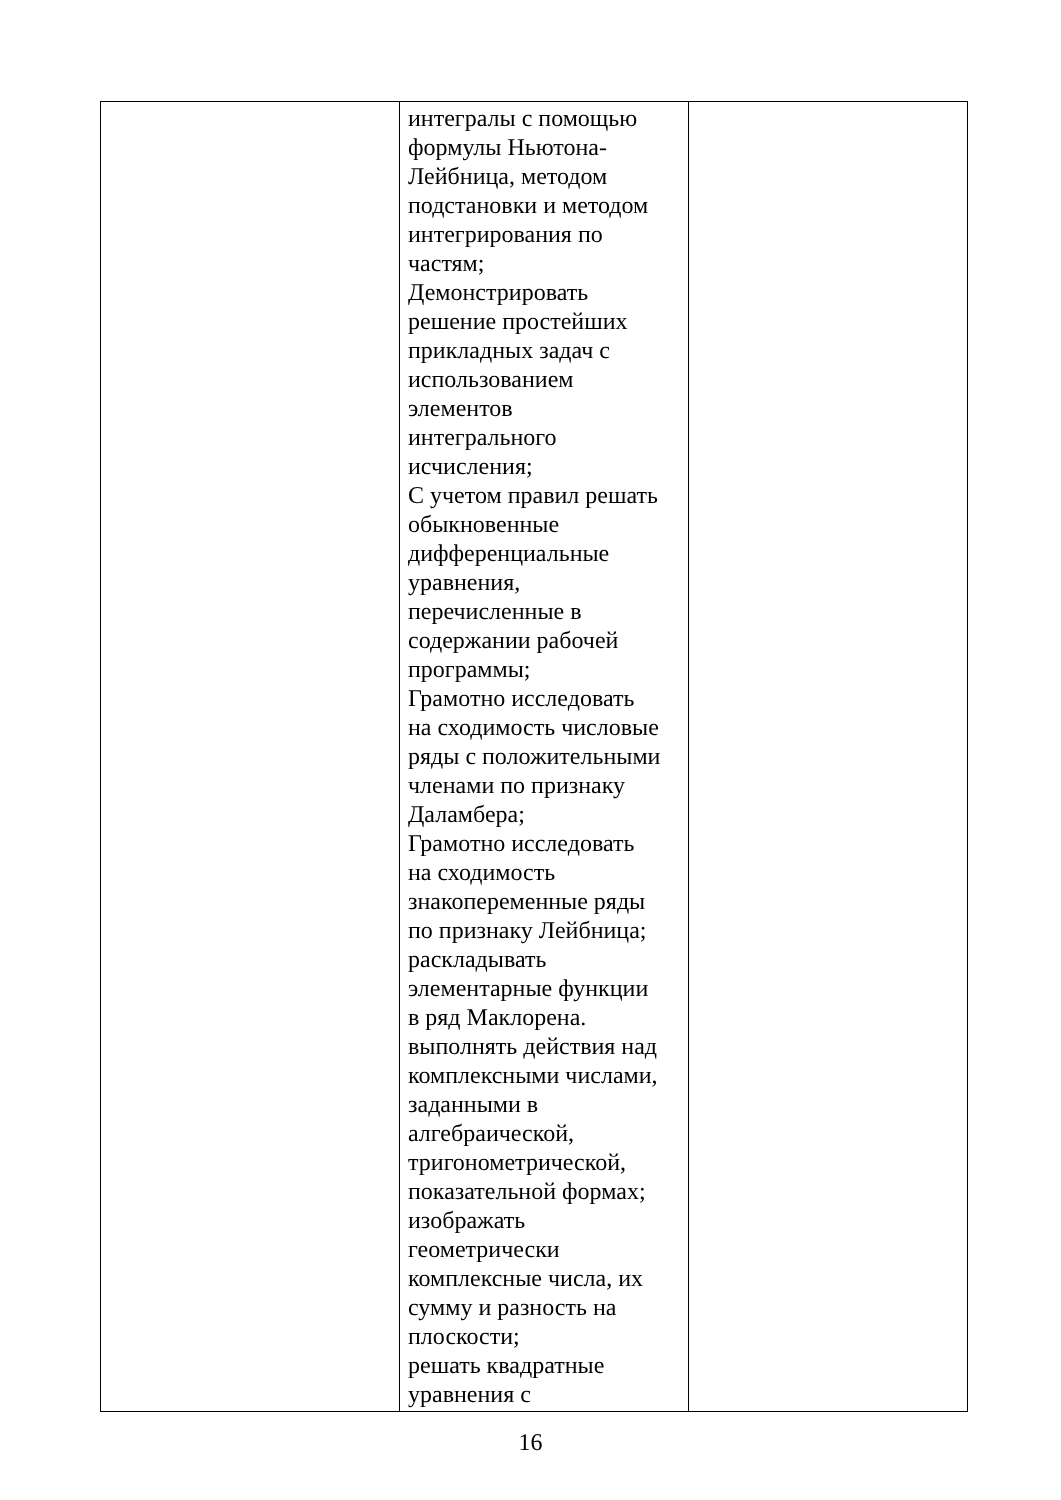| | интегралы с помощью формулы Ньютона- Лейбница, методом подстановки и методом интегрирования по частям; Демонстрировать решение простейших прикладных задач с использованием элементов интегрального исчисления; С учетом правил решать обыкновенные дифференциальные уравнения, перечисленные в содержании рабочей программы; Грамотно исследовать на сходимость числовые ряды с положительными членами по признаку Даламбера; Грамотно исследовать на сходимость знакопеременные ряды по признаку Лейбница; раскладывать элементарные функции в ряд Маклорена. выполнять действия над комплексными числами, заданными в алгебраической, тригонометрической, показательной формах; изображать геометрически комплексные числа, их сумму и разность на плоскости; решать квадратные уравнения с | |
16